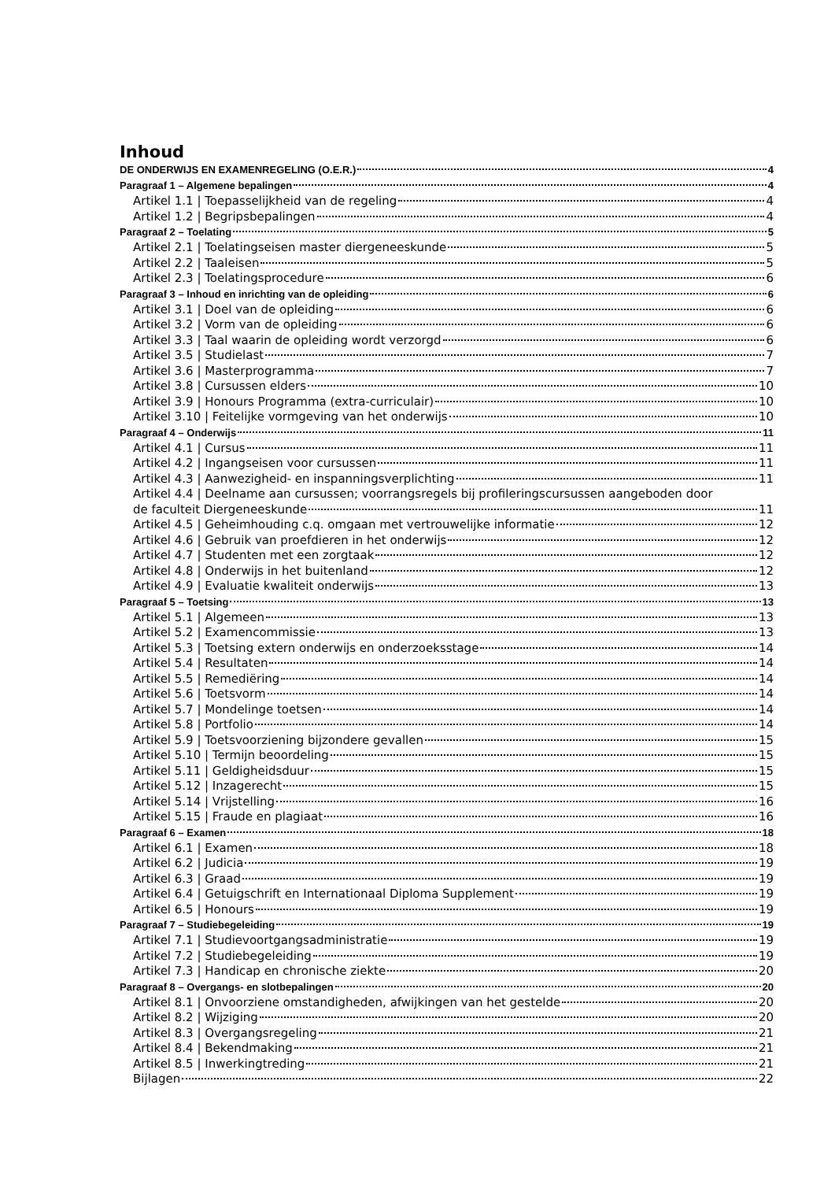Inhoud
DE ONDERWIJS EN EXAMENREGELING (O.E.R.) 4
Paragraaf 1 – Algemene bepalingen 4
Artikel 1.1 | Toepasselijkheid van de regeling 4
Artikel 1.2 | Begripsbepalingen 4
Paragraaf 2 – Toelating 5
Artikel 2.1 | Toelatingseisen master diergeneeskunde 5
Artikel 2.2 | Taaleisen 5
Artikel 2.3 | Toelatingsprocedure 6
Paragraaf 3 – Inhoud en inrichting van de opleiding 6
Artikel 3.1 | Doel van de opleiding 6
Artikel 3.2 | Vorm van de opleiding 6
Artikel 3.3 | Taal waarin de opleiding wordt verzorgd 6
Artikel 3.5 | Studielast 7
Artikel 3.6 | Masterprogramma 7
Artikel 3.8 | Cursussen elders 10
Artikel 3.9 | Honours Programma (extra-curriculair) 10
Artikel 3.10 | Feitelijke vormgeving van het onderwijs 10
Paragraaf 4 – Onderwijs 11
Artikel 4.1 | Cursus 11
Artikel 4.2 | Ingangseisen voor cursussen 11
Artikel 4.3 | Aanwezigheid- en inspanningsverplichting 11
Artikel 4.4 | Deelname aan cursussen; voorrangsregels bij profileringscursussen aangeboden door
de faculteit Diergeneeskunde 11
Artikel 4.5 | Geheimhouding c.q. omgaan met vertrouwelijke informatie 12
Artikel 4.6 | Gebruik van proefdieren in het onderwijs 12
Artikel 4.7 | Studenten met een zorgtaak 12
Artikel 4.8 | Onderwijs in het buitenland 12
Artikel 4.9 | Evaluatie kwaliteit onderwijs 13
Paragraaf 5 – Toetsing 13
Artikel 5.1 | Algemeen 13
Artikel 5.2 | Examencommissie 13
Artikel 5.3 | Toetsing extern onderwijs en onderzoeksstage 14
Artikel 5.4 | Resultaten 14
Artikel 5.5 | Remediëring 14
Artikel 5.6 | Toetsvorm 14
Artikel 5.7 | Mondelinge toetsen 14
Artikel 5.8 | Portfolio 14
Artikel 5.9 | Toetsvoorziening bijzondere gevallen 15
Artikel 5.10 | Termijn beoordeling 15
Artikel 5.11 | Geldigheidsduur 15
Artikel 5.12 | Inzagerecht 15
Artikel 5.14 | Vrijstelling 16
Artikel 5.15 | Fraude en plagiaat 16
Paragraaf 6 – Examen 18
Artikel 6.1 | Examen 18
Artikel 6.2 | Judicia 19
Artikel 6.3 | Graad 19
Artikel 6.4 | Getuigschrift en Internationaal Diploma Supplement 19
Artikel 6.5 | Honours 19
Paragraaf 7 – Studiebegeleiding 19
Artikel 7.1 | Studievoortgangsadministratie 19
Artikel 7.2 | Studiebegeleiding 19
Artikel 7.3 | Handicap en chronische ziekte 20
Paragraaf 8 – Overgangs- en slotbepalingen 20
Artikel 8.1 | Onvoorziene omstandigheden, afwijkingen van het gestelde 20
Artikel 8.2 | Wijziging 20
Artikel 8.3 | Overgangsregeling 21
Artikel 8.4 | Bekendmaking 21
Artikel 8.5 | Inwerkingtreding 21
Bijlagen 22